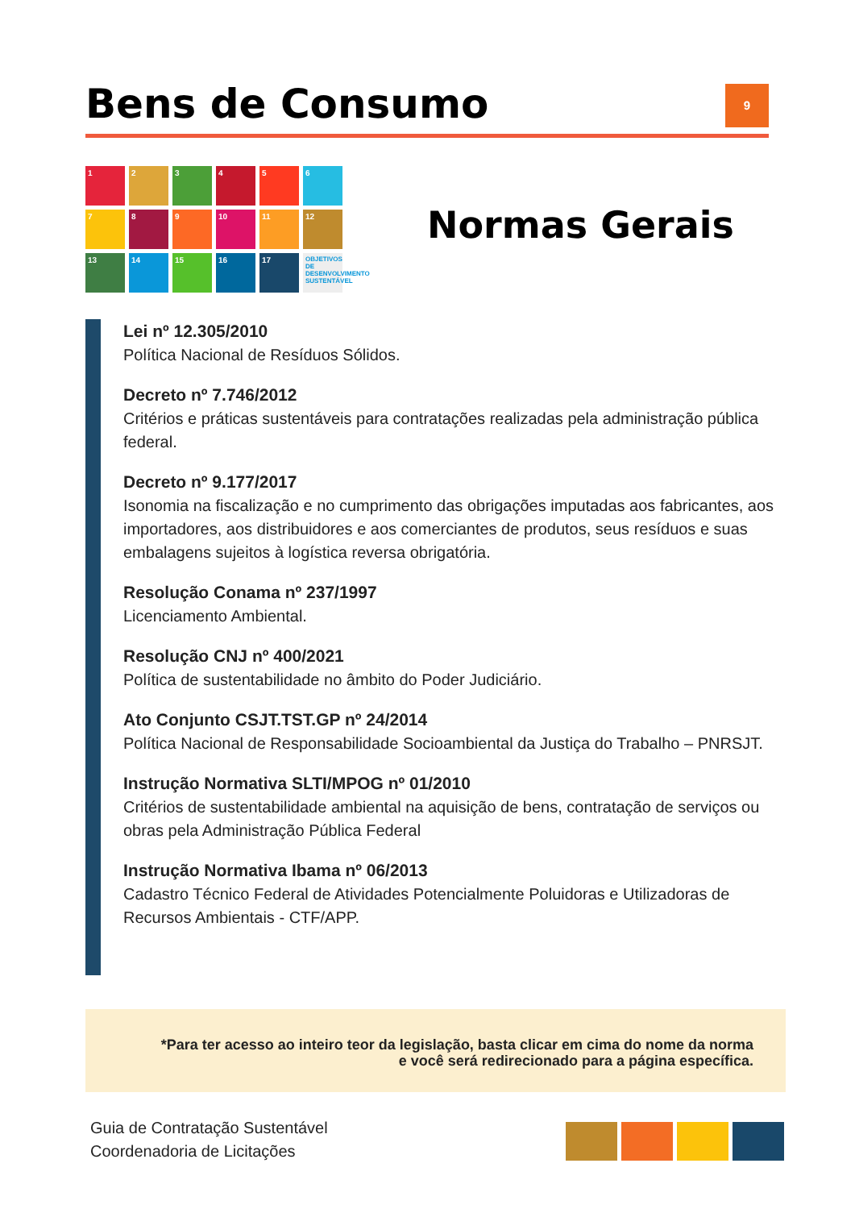Bens de Consumo
9
1
2
3
4
5
6
7
8
9
10
11
12
13
14
15
16
17
OBJETIVOS DE DESENVOLVIMENTO SUSTENTÁVEL
Normas Gerais
Lei nº 12.305/2010
Política Nacional de Resíduos Sólidos.
Decreto nº 7.746/2012
Critérios e práticas sustentáveis para contratações realizadas pela administração pública federal.
Decreto nº 9.177/2017
Isonomia na fiscalização e no cumprimento das obrigações imputadas aos fabricantes, aos importadores, aos distribuidores e aos comerciantes de produtos, seus resíduos e suas embalagens sujeitos à logística reversa obrigatória.
Resolução Conama nº 237/1997
Licenciamento Ambiental.
Resolução CNJ nº 400/2021
Política de sustentabilidade no âmbito do Poder Judiciário.
Ato Conjunto CSJT.TST.GP nº 24/2014
Política Nacional de Responsabilidade Socioambiental da Justiça do Trabalho – PNRSJT.
Instrução Normativa SLTI/MPOG nº 01/2010
Critérios de sustentabilidade ambiental na aquisição de bens, contratação de serviços ou obras pela Administração Pública Federal
Instrução Normativa Ibama nº 06/2013
Cadastro Técnico Federal de Atividades Potencialmente Poluidoras e Utilizadoras de Recursos Ambientais - CTF/APP.
*Para ter acesso ao inteiro teor da legislação, basta clicar em cima do nome da norma
e você será redirecionado para a página específica.
Guia de Contratação Sustentável
Coordenadoria de Licitações